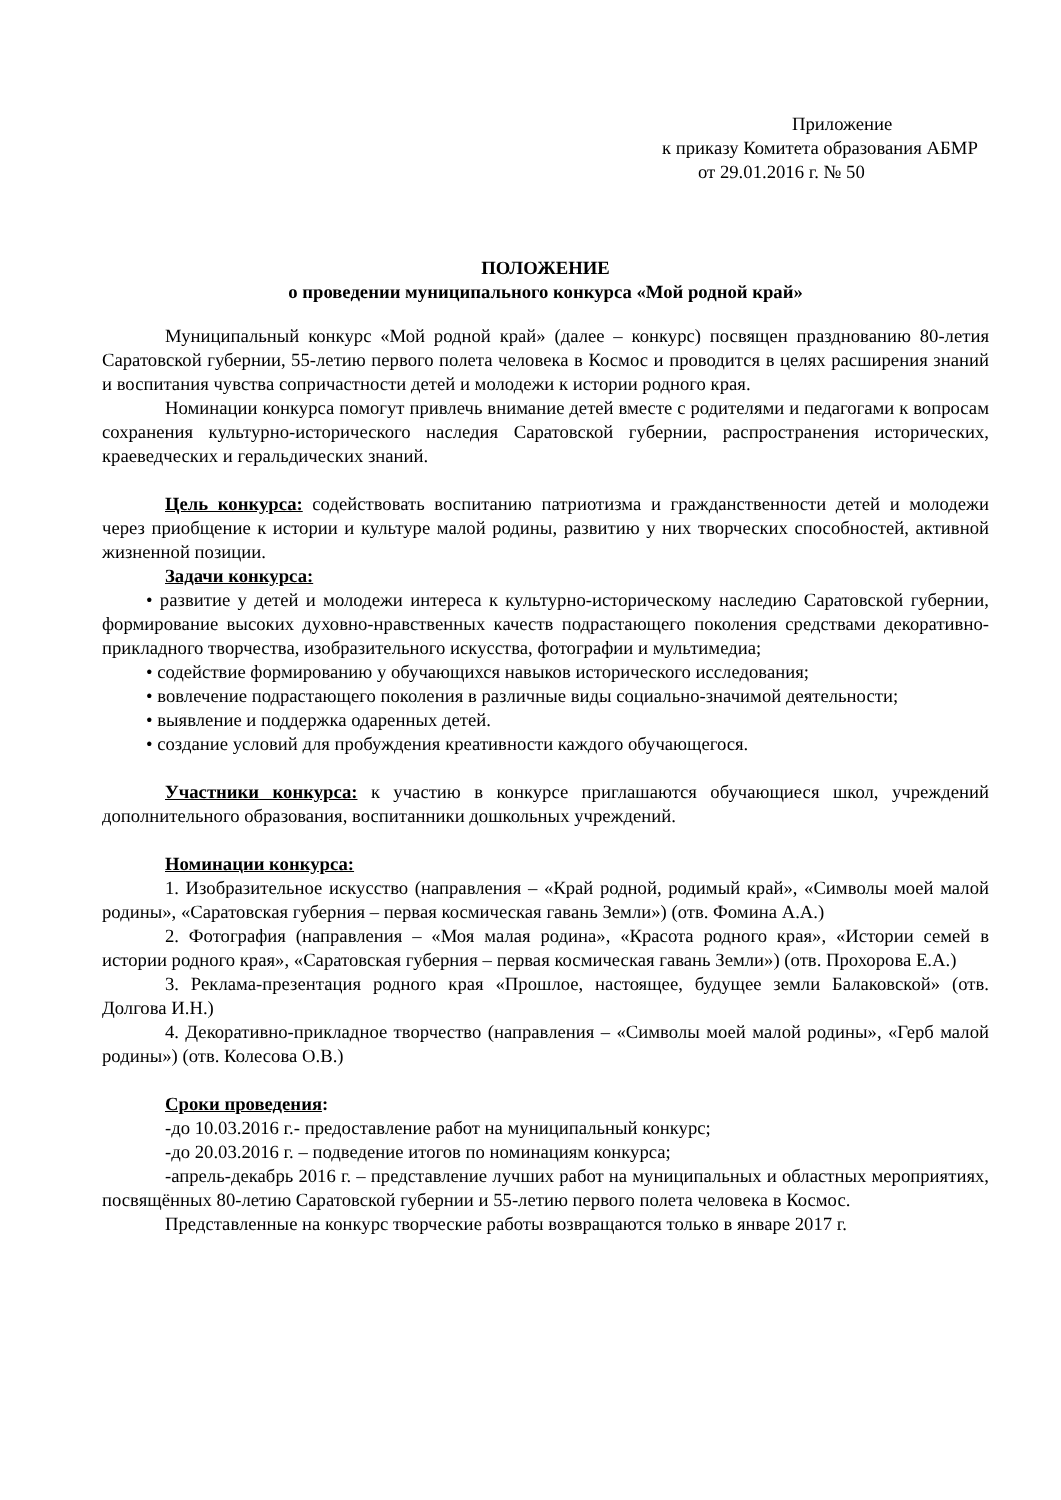Приложение
к приказу Комитета образования АБМР
от 29.01.2016 г. № 50
ПОЛОЖЕНИЕ
о проведении муниципального конкурса «Мой родной край»
Муниципальный конкурс «Мой родной край» (далее – конкурс) посвящен празднованию 80-летия Саратовской губернии, 55-летию первого полета человека в Космос и проводится в целях расширения знаний и воспитания чувства сопричастности детей и молодежи к истории родного края.
Номинации конкурса помогут привлечь внимание детей вместе с родителями и педагогами к вопросам сохранения культурно-исторического наследия Саратовской губернии, распространения исторических, краеведческих и геральдических знаний.
Цель конкурса: содействовать воспитанию патриотизма и гражданственности детей и молодежи через приобщение к истории и культуре малой родины, развитию у них творческих способностей, активной жизненной позиции.
Задачи конкурса:
• развитие у детей и молодежи интереса к культурно-историческому наследию Саратовской губернии, формирование высоких духовно-нравственных качеств подрастающего поколения средствами декоративно-прикладного творчества, изобразительного искусства, фотографии и мультимедиа;
• содействие формированию у обучающихся навыков исторического исследования;
• вовлечение подрастающего поколения в различные виды социально-значимой деятельности;
• выявление и поддержка одаренных детей.
• создание условий для пробуждения креативности каждого обучающегося.
Участники конкурса: к участию в конкурсе приглашаются обучающиеся школ, учреждений дополнительного образования, воспитанники дошкольных учреждений.
Номинации конкурса:
1. Изобразительное искусство (направления – «Край родной, родимый край», «Символы моей малой родины», «Саратовская губерния – первая космическая гавань Земли») (отв. Фомина А.А.)
2. Фотография (направления – «Моя малая родина», «Красота родного края», «Истории семей в истории родного края», «Саратовская губерния – первая космическая гавань Земли») (отв. Прохорова Е.А.)
3. Реклама-презентация родного края «Прошлое, настоящее, будущее земли Балаковской» (отв. Долгова И.Н.)
4. Декоративно-прикладное творчество (направления – «Символы моей малой родины», «Герб малой родины») (отв. Колесова О.В.)
Сроки проведения:
-до 10.03.2016 г.- предоставление работ на муниципальный конкурс;
-до 20.03.2016 г. – подведение итогов по номинациям конкурса;
-апрель-декабрь 2016 г. – представление лучших работ на муниципальных и областных мероприятиях, посвящённых 80-летию Саратовской губернии и 55-летию первого полета человека в Космос.
Представленные на конкурс творческие работы возвращаются только в январе 2017 г.